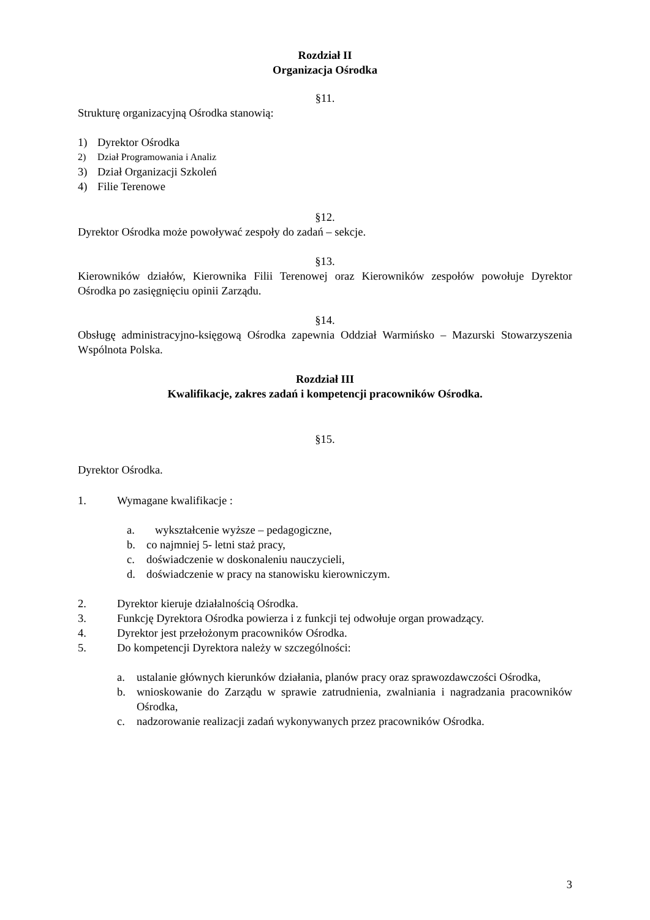Rozdział II
Organizacja Ośrodka
§11.
Strukturę organizacyjną Ośrodka stanowią:
1) Dyrektor Ośrodka
2) Dział Programowania i Analiz
3) Dział Organizacji Szkoleń
4) Filie Terenowe
§12.
Dyrektor Ośrodka może powoływać zespoły do zadań – sekcje.
§13.
Kierowników działów, Kierownika Filii Terenowej oraz Kierowników zespołów powołuje Dyrektor Ośrodka po zasięgnięciu opinii Zarządu.
§14.
Obsługę administracyjno-księgową Ośrodka zapewnia Oddział Warmińsko – Mazurski Stowarzyszenia Wspólnota Polska.
Rozdział III
Kwalifikacje, zakres zadań i kompetencji pracowników Ośrodka.
§15.
Dyrektor Ośrodka.
1. Wymagane kwalifikacje :
a. wykształcenie wyższe – pedagogiczne,
b. co najmniej 5- letni staż pracy,
c. doświadczenie w doskonaleniu nauczycieli,
d. doświadczenie w pracy na stanowisku kierowniczym.
2. Dyrektor kieruje działalnością Ośrodka.
3. Funkcję Dyrektora Ośrodka powierza i z funkcji tej odwołuje organ prowadzący.
4. Dyrektor jest przełożonym pracowników Ośrodka.
5. Do kompetencji Dyrektora należy w szczególności:
a. ustalanie głównych kierunków działania, planów pracy oraz sprawozdawczości Ośrodka,
b. wnioskowanie do Zarządu w sprawie zatrudnienia, zwalniania i nagradzania pracowników Ośrodka,
c. nadzorowanie realizacji zadań wykonywanych przez pracowników Ośrodka.
3